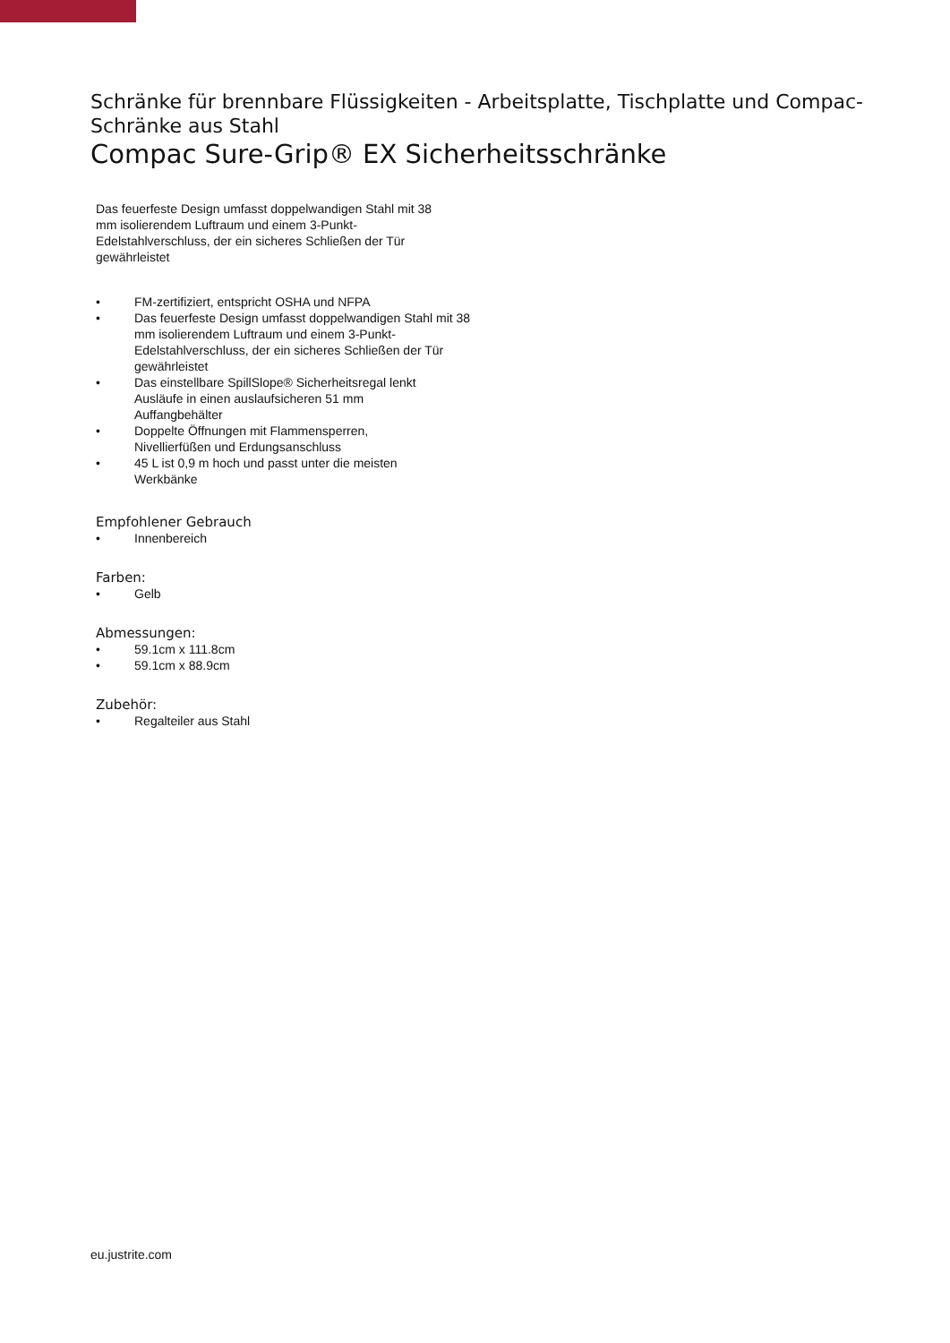Schränke für brennbare Flüssigkeiten - Arbeitsplatte, Tischplatte und Compac-Schränke aus Stahl
Compac Sure-Grip® EX Sicherheitsschränke
Das feuerfeste Design umfasst doppelwandigen Stahl mit 38 mm isolierendem Luftraum und einem 3-Punkt-Edelstahlverschluss, der ein sicheres Schließen der Tür gewährleistet
• FM-zertifiziert, entspricht OSHA und NFPA
• Das feuerfeste Design umfasst doppelwandigen Stahl mit 38 mm isolierendem Luftraum und einem 3-Punkt-Edelstahlverschluss, der ein sicheres Schließen der Tür gewährleistet
• Das einstellbare SpillSlope® Sicherheitsregal lenkt Ausläufe in einen auslaufsicheren 51 mm Auffangbehälter
• Doppelte Öffnungen mit Flammensperren, Nivellierfüßen und Erdungsanschluss
• 45 L ist 0,9 m hoch und passt unter die meisten Werkbänke
Empfohlener Gebrauch
• Innenbereich
Farben:
• Gelb
Abmessungen:
• 59.1cm x 111.8cm
• 59.1cm x 88.9cm
Zubehör:
• Regalteiler aus Stahl
eu.justrite.com